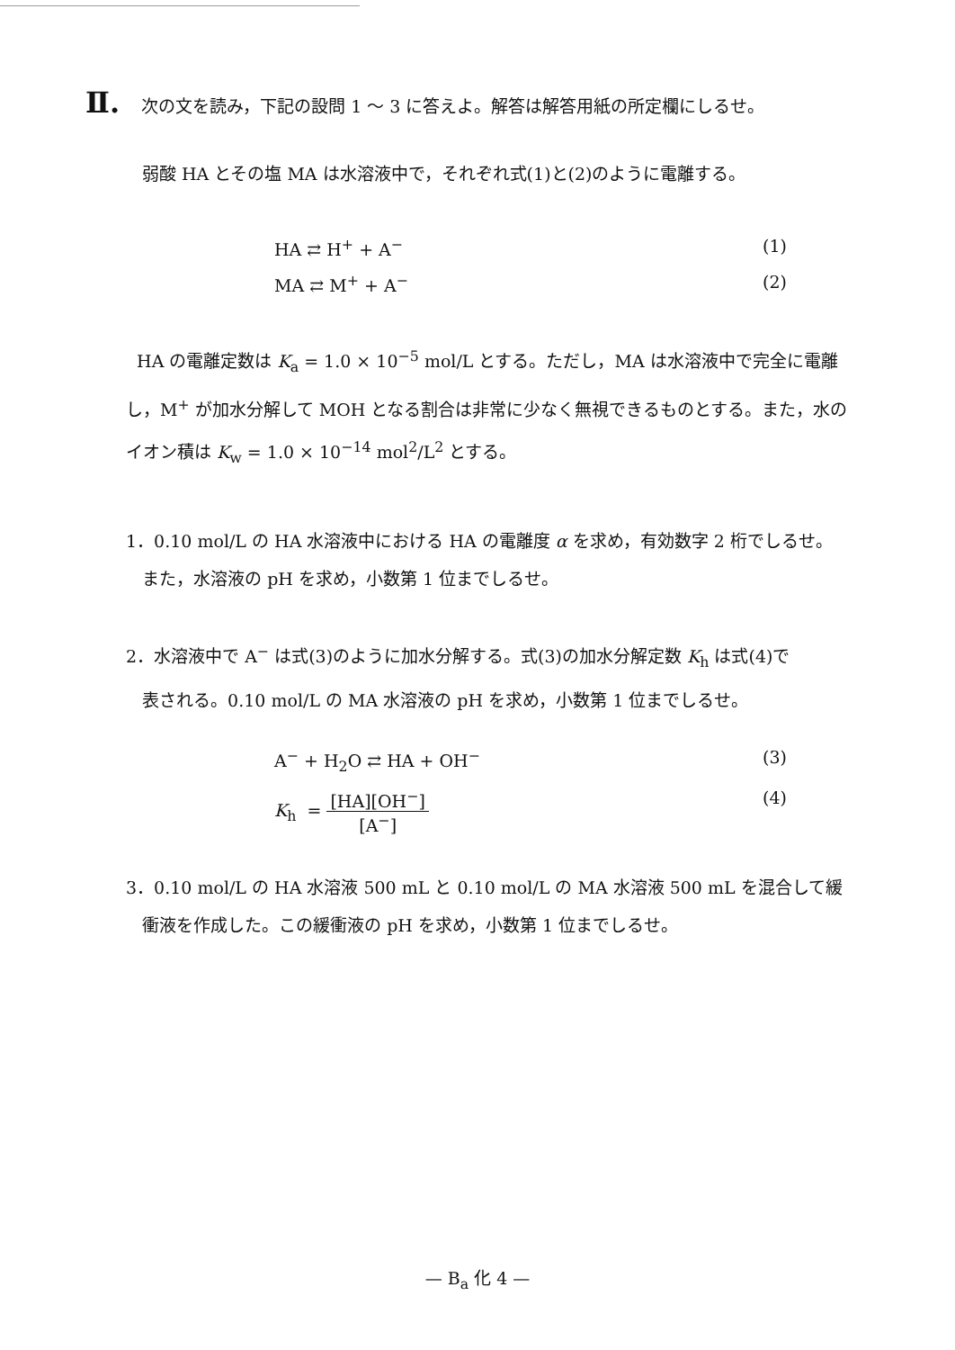Ⅱ. 次の文を読み，下記の設問 1 ～ 3 に答えよ。解答は解答用紙の所定欄にしるせ。
弱酸 HA とその塩 MA は水溶液中で，それぞれ式(1)と(2)のように電離する。
HA ⇄ H<sup>+</sup> + A<sup>−</sup> (1)
MA ⇄ M<sup>+</sup> + A<sup>−</sup> (2)
HA の電離定数は K<sub>a</sub> = 1.0 × 10<sup>−5</sup> mol/L とする。ただし，MA は水溶液中で完全に電離し，M<sup>+</sup> が加水分解して MOH となる割合は非常に少なく無視できるものとする。また，水のイオン積は K<sub>w</sub> = 1.0 × 10<sup>−14</sup> mol<sup>2</sup>/L<sup>2</sup> とする。
1．0.10 mol/L の HA 水溶液中における HA の電離度 α を求め，有効数字 2 桁でしるせ。
また，水溶液の pH を求め，小数第 1 位までしるせ。
2．水溶液中で A<sup>−</sup> は式(3)のように加水分解する。式(3)の加水分解定数 K<sub>h</sub> は式(4)で
表される。0.10 mol/L の MA 水溶液の pH を求め，小数第 1 位までしるせ。
A<sup>−</sup> + H<sub>2</sub>O ⇄ HA + OH<sup>−</sup> (3)
K<sub>h</sub> = [HA][OH<sup>−</sup>] [A<sup>−</sup>] (4)
3．0.10 mol/L の HA 水溶液 500 mL と 0.10 mol/L の MA 水溶液 500 mL を混合して緩
衝液を作成した。この緩衝液の pH を求め，小数第 1 位までしるせ。
— B<sub>a</sub> 化 4 —